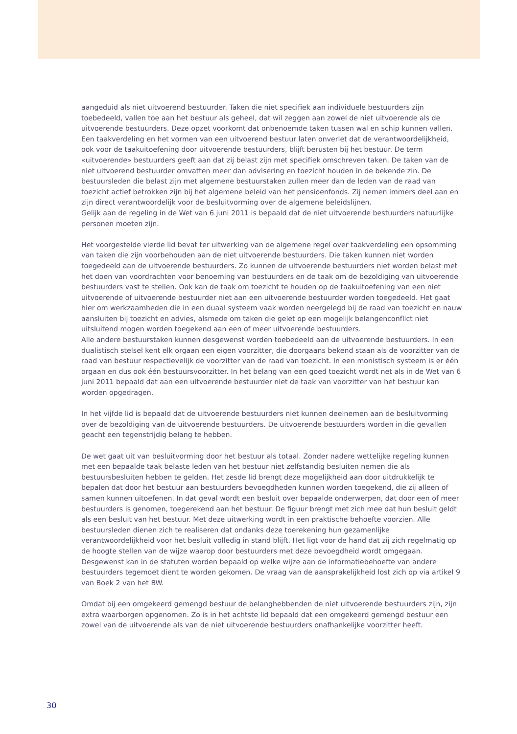aangeduid als niet uitvoerend bestuurder. Taken die niet specifiek aan individuele bestuurders zijn toebedeeld, vallen toe aan het bestuur als geheel, dat wil zeggen aan zowel de niet uitvoerende als de uitvoerende bestuurders. Deze opzet voorkomt dat onbenoemde taken tussen wal en schip kunnen vallen. Een taakverdeling en het vormen van een uitvoerend bestuur laten onverlet dat de verantwoordelijkheid, ook voor de taakuitoefening door uitvoerende bestuurders, blijft berusten bij het bestuur. De term «uitvoerende» bestuurders geeft aan dat zij belast zijn met specifiek omschreven taken. De taken van de niet uitvoerend bestuurder omvatten meer dan advisering en toezicht houden in de bekende zin. De bestuursleden die belast zijn met algemene bestuurstaken zullen meer dan de leden van de raad van toezicht actief betrokken zijn bij het algemene beleid van het pensioenfonds. Zij nemen immers deel aan en zijn direct verantwoordelijk voor de besluitvorming over de algemene beleidslijnen.
Gelijk aan de regeling in de Wet van 6 juni 2011 is bepaald dat de niet uitvoerende bestuurders natuurlijke personen moeten zijn.
Het voorgestelde vierde lid bevat ter uitwerking van de algemene regel over taakverdeling een opsomming van taken die zijn voorbehouden aan de niet uitvoerende bestuurders. Die taken kunnen niet worden toegedeeld aan de uitvoerende bestuurders. Zo kunnen de uitvoerende bestuurders niet worden belast met het doen van voordrachten voor benoeming van bestuurders en de taak om de bezoldiging van uitvoerende bestuurders vast te stellen. Ook kan de taak om toezicht te houden op de taakuitoefening van een niet uitvoerende of uitvoerende bestuurder niet aan een uitvoerende bestuurder worden toegedeeld. Het gaat hier om werkzaamheden die in een duaal systeem vaak worden neergelegd bij de raad van toezicht en nauw aansluiten bij toezicht en advies, alsmede om taken die gelet op een mogelijk belangenconflict niet uitsluitend mogen worden toegekend aan een of meer uitvoerende bestuurders.
Alle andere bestuurstaken kunnen desgewenst worden toebedeeld aan de uitvoerende bestuurders. In een dualistisch stelsel kent elk orgaan een eigen voorzitter, die doorgaans bekend staan als de voorzitter van de raad van bestuur respectievelijk de voorzitter van de raad van toezicht. In een monistisch systeem is er één orgaan en dus ook één bestuursvoorzitter. In het belang van een goed toezicht wordt net als in de Wet van 6 juni 2011 bepaald dat aan een uitvoerende bestuurder niet de taak van voorzitter van het bestuur kan worden opgedragen.
In het vijfde lid is bepaald dat de uitvoerende bestuurders niet kunnen deelnemen aan de besluitvorming over de bezoldiging van de uitvoerende bestuurders. De uitvoerende bestuurders worden in die gevallen geacht een tegenstrijdig belang te hebben.
De wet gaat uit van besluitvorming door het bestuur als totaal. Zonder nadere wettelijke regeling kunnen met een bepaalde taak belaste leden van het bestuur niet zelfstandig besluiten nemen die als bestuursbesluiten hebben te gelden. Het zesde lid brengt deze mogelijkheid aan door uitdrukkelijk te bepalen dat door het bestuur aan bestuurders bevoegdheden kunnen worden toegekend, die zij alleen of samen kunnen uitoefenen. In dat geval wordt een besluit over bepaalde onderwerpen, dat door een of meer bestuurders is genomen, toegerekend aan het bestuur. De figuur brengt met zich mee dat hun besluit geldt als een besluit van het bestuur. Met deze uitwerking wordt in een praktische behoefte voorzien. Alle bestuursleden dienen zich te realiseren dat ondanks deze toerekening hun gezamenlijke verantwoordelijkheid voor het besluit volledig in stand blijft. Het ligt voor de hand dat zij zich regelmatig op de hoogte stellen van de wijze waarop door bestuurders met deze bevoegdheid wordt omgegaan. Desgewenst kan in de statuten worden bepaald op welke wijze aan de informatiebehoefte van andere bestuurders tegemoet dient te worden gekomen. De vraag van de aansprakelijkheid lost zich op via artikel 9 van Boek 2 van het BW.
Omdat bij een omgekeerd gemengd bestuur de belanghebbenden de niet uitvoerende bestuurders zijn, zijn extra waarborgen opgenomen. Zo is in het achtste lid bepaald dat een omgekeerd gemengd bestuur een zowel van de uitvoerende als van de niet uitvoerende bestuurders onafhankelijke voorzitter heeft.
30